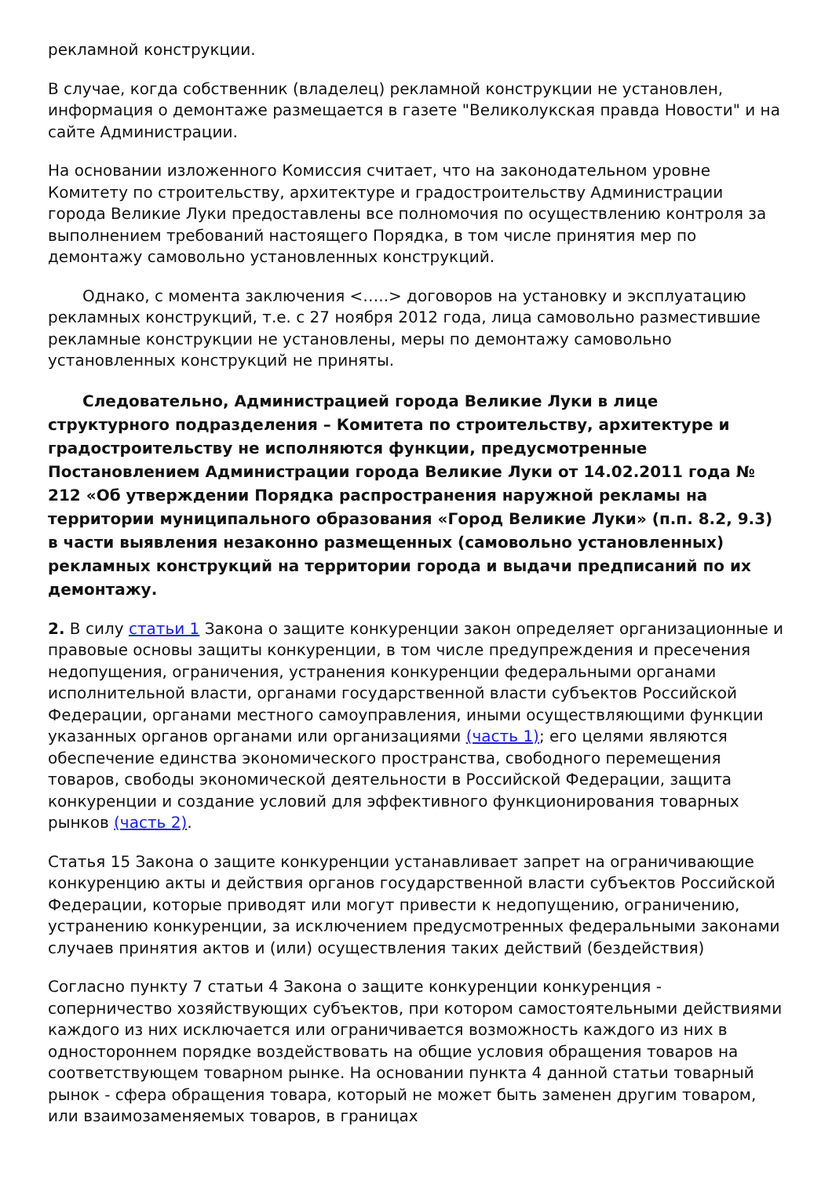рекламной конструкции.
В случае, когда собственник (владелец) рекламной конструкции не установлен, информация о демонтаже размещается в газете "Великолукская правда Новости" и на сайте Администрации.
На основании изложенного Комиссия считает, что на законодательном уровне Комитету по строительству, архитектуре и градостроительству Администрации города Великие Луки предоставлены все полномочия по осуществлению контроля за выполнением требований настоящего Порядка, в том числе принятия мер по демонтажу самовольно установленных конструкций.
Однако, с момента заключения <…..> договоров на установку и эксплуатацию рекламных конструкций, т.е. с 27 ноября 2012 года, лица самовольно разместившие рекламные конструкции не установлены, меры по демонтажу самовольно установленных конструкций не приняты.
Следовательно, Администрацией города Великие Луки в лице структурного подразделения – Комитета по строительству, архитектуре и градостроительству не исполняются функции, предусмотренные Постановлением Администрации города Великие Луки от 14.02.2011 года № 212 «Об утверждении Порядка распространения наружной рекламы на территории муниципального образования «Город Великие Луки» (п.п. 8.2, 9.3) в части выявления незаконно размещенных (самовольно установленных) рекламных конструкций на территории города и выдачи предписаний по их демонтажу.
2. В силу статьи 1 Закона о защите конкуренции закон определяет организационные и правовые основы защиты конкуренции, в том числе предупреждения и пресечения недопущения, ограничения, устранения конкуренции федеральными органами исполнительной власти, органами государственной власти субъектов Российской Федерации, органами местного самоуправления, иными осуществляющими функции указанных органов органами или организациями (часть 1); его целями являются обеспечение единства экономического пространства, свободного перемещения товаров, свободы экономической деятельности в Российской Федерации, защита конкуренции и создание условий для эффективного функционирования товарных рынков (часть 2).
Статья 15 Закона о защите конкуренции устанавливает запрет на ограничивающие конкуренцию акты и действия органов государственной власти субъектов Российской Федерации, которые приводят или могут привести к недопущению, ограничению, устранению конкуренции, за исключением предусмотренных федеральными законами случаев принятия актов и (или) осуществления таких действий (бездействия)
Согласно пункту 7 статьи 4 Закона о защите конкуренции конкуренция - соперничество хозяйствующих субъектов, при котором самостоятельными действиями каждого из них исключается или ограничивается возможность каждого из них в одностороннем порядке воздействовать на общие условия обращения товаров на соответствующем товарном рынке. На основании пункта 4 данной статьи товарный рынок - сфера обращения товара, который не может быть заменен другим товаром, или взаимозаменяемых товаров, в границах